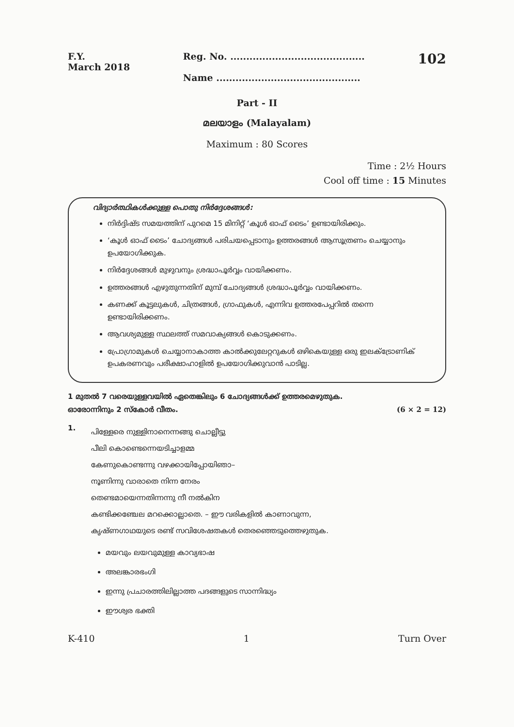F.Y.
March 2018
Reg. No. ..........................................
Name .............................................
102
Part - II
മലയാളം (Malayalam)
Maximum : 80 Scores
Time : 2½ Hours
Cool off time : 15 Minutes
വിദ്യാർത്ഥികൾക്കുള്ള പൊതു നിർദ്ദേശങ്ങൾ:
നിർദ്ദിഷ്ട സമയത്തിന് പുറമെ 15 മിനിറ്റ് ‘കൂൾ ഓഫ് ടൈം’ ഉണ്ടായിരിക്കും.
‘കൂൾ ഓഫ് ടൈം’ ചോദ്യങ്ങൾ പരിചയപ്പെടാനും ഉത്തരങ്ങൾ ആസൂത്രണം ചെയ്യാനും ഉപയോഗിക്കുക.
നിർദ്ദേശങ്ങൾ മുഴുവനും ശ്രദ്ധാപൂർവ്വം വായിക്കണം.
ഉത്തരങ്ങൾ എഴുതുന്നതിന് മുമ്പ് ചോദ്യങ്ങൾ ശ്രദ്ധാപൂർവ്വം വായിക്കണം.
കണക്ക് കൂട്ടലുകൾ, ചിത്രങ്ങൾ, ഗ്രാഫുകൾ, എന്നിവ ഉത്തരപേപ്പറിൽ തന്നെ ഉണ്ടായിരിക്കണം.
ആവശ്യമുള്ള സ്ഥലത്ത് സമവാക്യങ്ങൾ കൊടുക്കണം.
പ്രോഗ്രാമുകൾ ചെയ്യാനാകാത്ത കാൽക്കുലേറ്ററുകൾ ഒഴികെയുള്ള ഒരു ഇലക്ട്രോണിക് ഉപകരണവും പരീക്ഷാഹാളിൽ ഉപയോഗിക്കുവാൻ പാടില്ല.
1 മുതൽ 7 വരെയുള്ളവയിൽ ഏതെങ്കിലും 6 ചോദ്യങ്ങൾക്ക് ഉത്തരമെഴുതുക.
ഓരോന്നിനും 2 സ്കോർ വീതം. (6 × 2 = 12)
1.
പിള്ളേരെ നുള്ളിനാനെന്നങ്ങു ചൊല്ലീട്ടു
പീലി കൊണ്ടെന്നെയടിച്ചാളമ്മ
കേണുകൊണ്ടന്നു വഴക്കായിപ്പോയിഞാ–
നൂണിന്നു വാരാതെ നിന്ന നേരം
തെണ്ടമായെന്നതിന്നന്നു നീ നൽകിന
കണ്ടിക്കഞ്ചേല മറക്കൊല്ലാതെ. – ഈ വരികളിൽ കാണാവുന്ന,
കൃഷ്ണഗാഥയുടെ രണ്ട് സവിശേഷതകൾ തെരഞ്ഞെടുത്തെഴുതുക.
മയവും ലയവുമുള്ള കാവ്യഭാഷ
അലങ്കാരഭംഗി
ഇന്നു പ്രചാരത്തിലില്ലാത്ത പദങ്ങളുടെ സാന്നിദ്ധ്യം
ഈശ്വര ഭക്തി
K-410 1 Turn Over